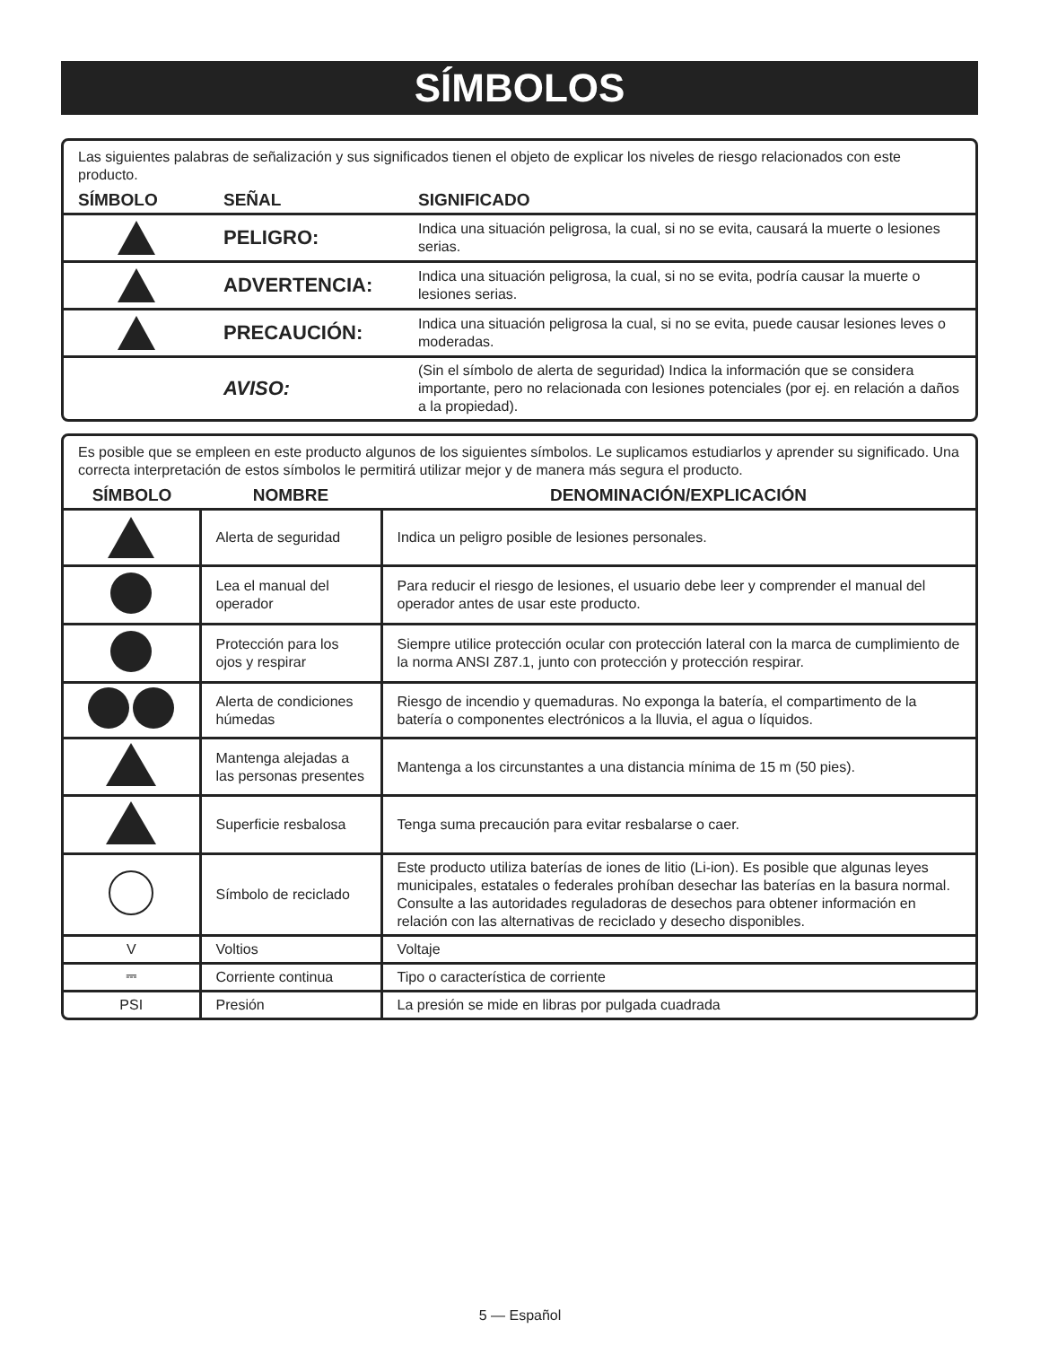SÍMBOLOS
Las siguientes palabras de señalización y sus significados tienen el objeto de explicar los niveles de riesgo relacionados con este producto.
| SÍMBOLO | SEÑAL | SIGNIFICADO |
| --- | --- | --- |
| | PELIGRO: | Indica una situación peligrosa, la cual, si no se evita, causará la muerte o lesiones serias. |
| | ADVERTENCIA: | Indica una situación peligrosa, la cual, si no se evita, podría causar la muerte o lesiones serias. |
| | PRECAUCIÓN: | Indica una situación peligrosa la cual, si no se evita, puede causar lesiones leves o moderadas. |
| | AVISO: | (Sin el símbolo de alerta de seguridad) Indica la información que se considera importante, pero no relacionada con lesiones potenciales (por ej. en relación a daños a la propiedad). |
Es posible que se empleen en este producto algunos de los siguientes símbolos. Le suplicamos estudiarlos y aprender su significado. Una correcta interpretación de estos símbolos le permitirá utilizar mejor y de manera más segura el producto.
| SÍMBOLO | NOMBRE | DENOMINACIÓN/EXPLICACIÓN |
| --- | --- | --- |
| | Alerta de seguridad | Indica un peligro posible de lesiones personales. |
| | Lea el manual del operador | Para reducir el riesgo de lesiones, el usuario debe leer y comprender el manual del operador antes de usar este producto. |
| | Protección para los ojos y respirar | Siempre utilice protección ocular con protección lateral con la marca de cumplimiento de la norma ANSI Z87.1, junto con protección y protección respirar. |
| | Alerta de condiciones húmedas | Riesgo de incendio y quemaduras. No exponga la batería, el compartimento de la batería o componentes electrónicos a la lluvia, el agua o líquidos. |
| | Mantenga alejadas a las personas presentes | Mantenga a los circunstantes a una distancia mínima de 15 m (50 pies). |
| | Superficie resbalosa | Tenga suma precaución para evitar resbalarse o caer. |
| | Símbolo de reciclado | Este producto utiliza baterías de iones de litio (Li-ion). Es posible que algunas leyes municipales, estatales o federales prohíban desechar las baterías en la basura normal. Consulte a las autoridades reguladoras de desechos para obtener información en relación con las alternativas de reciclado y desecho disponibles. |
| V | Voltios | Voltaje |
| ⎓ | Corriente continua | Tipo o característica de corriente |
| PSI | Presión | La presión se mide en libras por pulgada cuadrada |
5 — Español